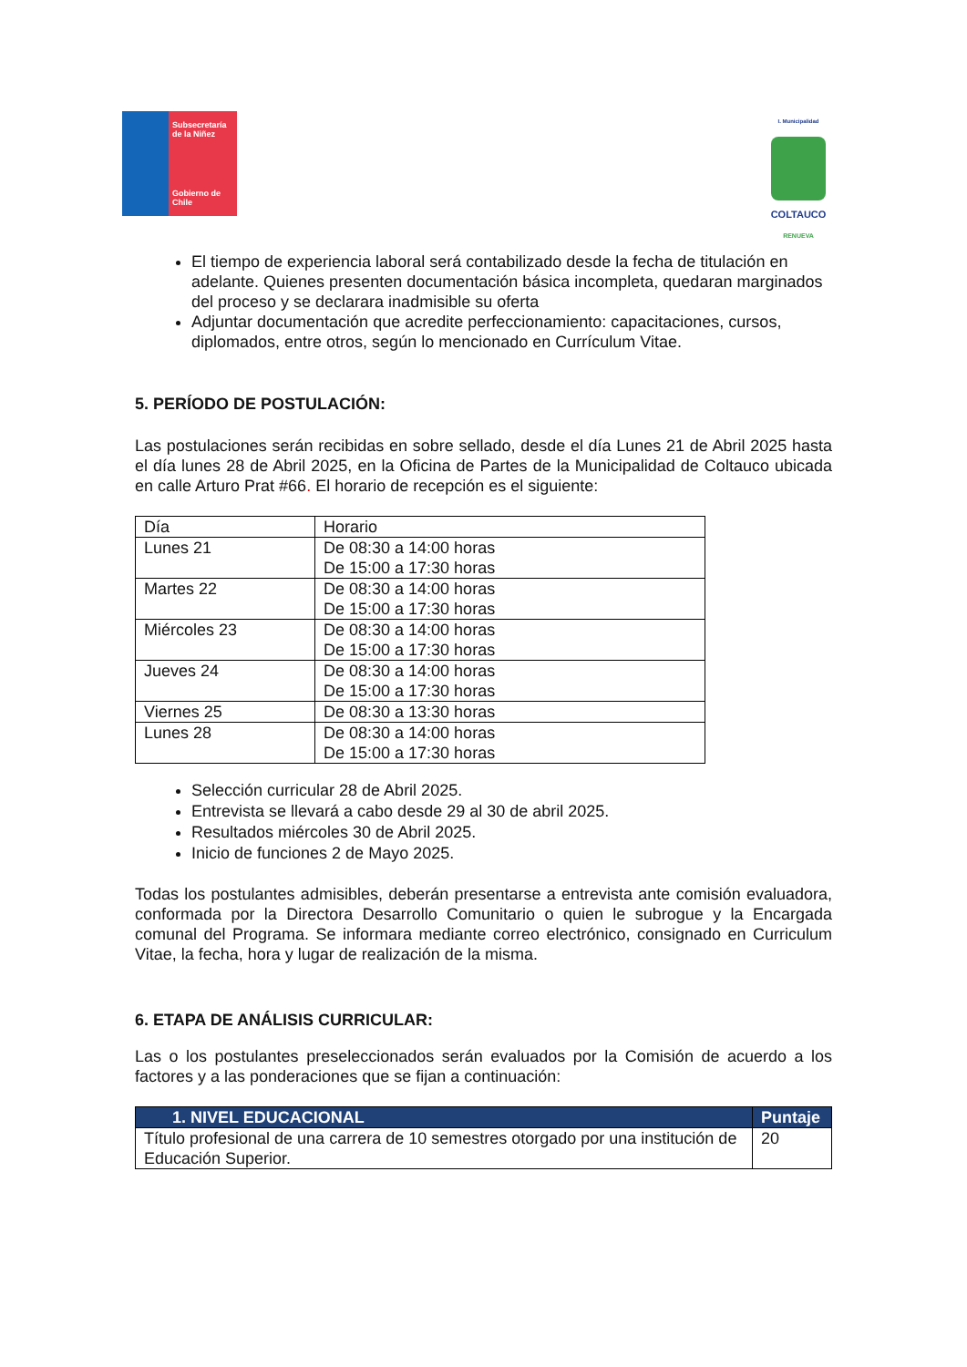Subsecretaría de la Niñez
Gobierno de Chile
I. Municipalidad
COLTAUCO
RENUEVA
El tiempo de experiencia laboral será contabilizado desde la fecha de titulación en adelante. Quienes presenten documentación básica incompleta, quedaran marginados del proceso y se declarara inadmisible su oferta
Adjuntar documentación que acredite perfeccionamiento: capacitaciones, cursos, diplomados, entre otros, según lo mencionado en Currículum Vitae.
5. PERÍODO DE POSTULACIÓN:
Las postulaciones serán recibidas en sobre sellado, desde el día Lunes 21 de Abril 2025 hasta el día lunes 28 de Abril 2025, en la Oficina de Partes de la Municipalidad de Coltauco ubicada en calle Arturo Prat #66. El horario de recepción es el siguiente:
| Día | Horario |
| Lunes 21 | De 08:30 a 14:00 horas De 15:00 a 17:30 horas |
| Martes 22 | De 08:30 a 14:00 horas De 15:00 a 17:30 horas |
| Miércoles 23 | De 08:30 a 14:00 horas De 15:00 a 17:30 horas |
| Jueves 24 | De 08:30 a 14:00 horas De 15:00 a 17:30 horas |
| Viernes 25 | De 08:30 a 13:30 horas |
| Lunes 28 | De 08:30 a 14:00 horas De 15:00 a 17:30 horas |
Selección curricular 28 de Abril 2025.
Entrevista se llevará a cabo desde 29 al 30 de abril 2025.
Resultados miércoles 30 de Abril 2025.
Inicio de funciones 2 de Mayo 2025.
Todas los postulantes admisibles, deberán presentarse a entrevista ante comisión evaluadora, conformada por la Directora Desarrollo Comunitario o quien le subrogue y la Encargada comunal del Programa. Se informara mediante correo electrónico, consignado en Curriculum Vitae, la fecha, hora y lugar de realización de la misma.
6. ETAPA DE ANÁLISIS CURRICULAR:
Las o los postulantes preseleccionados serán evaluados por la Comisión de acuerdo a los factores y a las ponderaciones que se fijan a continuación:
| 1. NIVEL EDUCACIONAL | Puntaje |
| --- | --- |
| Título profesional de una carrera de 10 semestres otorgado por una institución de Educación Superior. | 20 |